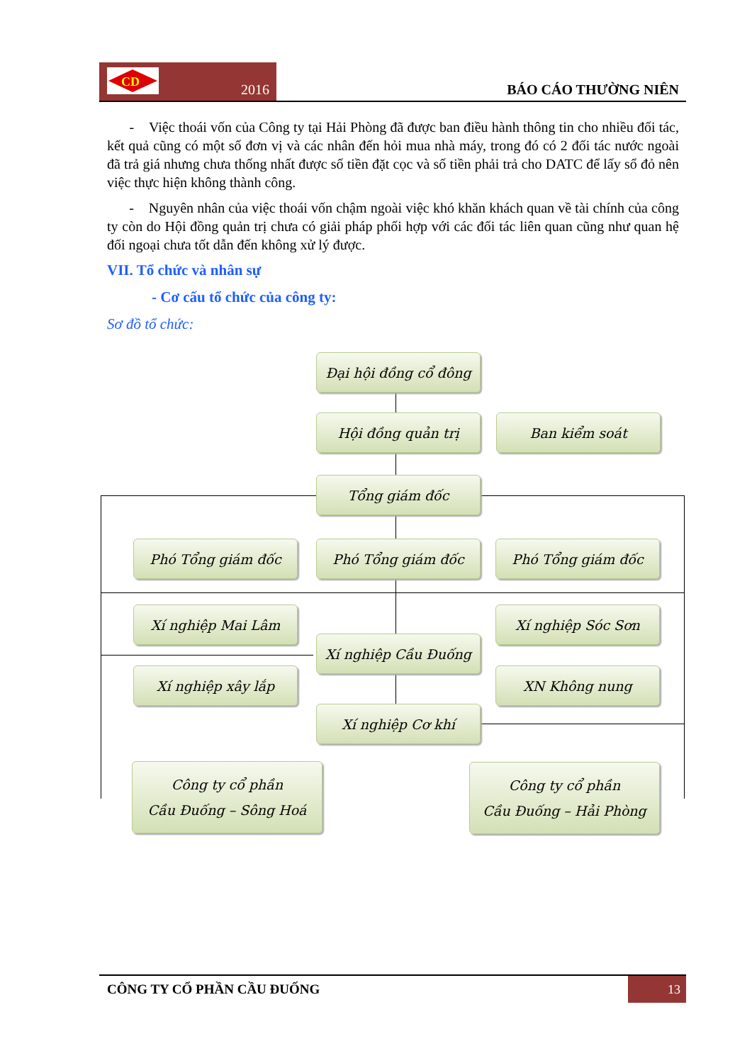CD
2016
BÁO CÁO THƯỜNG NIÊN
- Việc thoái vốn của Công ty tại Hải Phòng đã được ban điều hành thông tin cho nhiều đối tác, kết quả cũng có một số đơn vị và các nhân đến hỏi mua nhà máy, trong đó có 2 đối tác nước ngoài đã trả giá nhưng chưa thống nhất được số tiền đặt cọc và số tiền phải trả cho DATC để lấy sổ đỏ nên việc thực hiện không thành công.
- Nguyên nhân của việc thoái vốn chậm ngoài việc khó khăn khách quan về tài chính của công ty còn do Hội đồng quản trị chưa có giải pháp phối hợp với các đối tác liên quan cũng như quan hệ đối ngoại chưa tốt dẫn đến không xử lý được.
VII. Tổ chức và nhân sự
- Cơ cấu tổ chức của công ty:
Sơ đồ tổ chức:
Đại hội đồng cổ đông
Hội đồng quản trị Ban kiểm soát
Tổng giám đốc
Phó Tổng giám đốc Phó Tổng giám đốc Phó Tổng giám đốc
Xí nghiệp Mai Lâm Xí nghiệp Sóc Sơn
Xí nghiệp Cầu Đuống
Xí nghiệp xây lắp XN Không nung
Xí nghiệp Cơ khí
Công ty cổ phần
Cầu Đuống – Sông Hoá
Công ty cổ phần
Cầu Đuống – Hải Phòng
CÔNG TY CỔ PHẦN CẦU ĐUỐNG 13